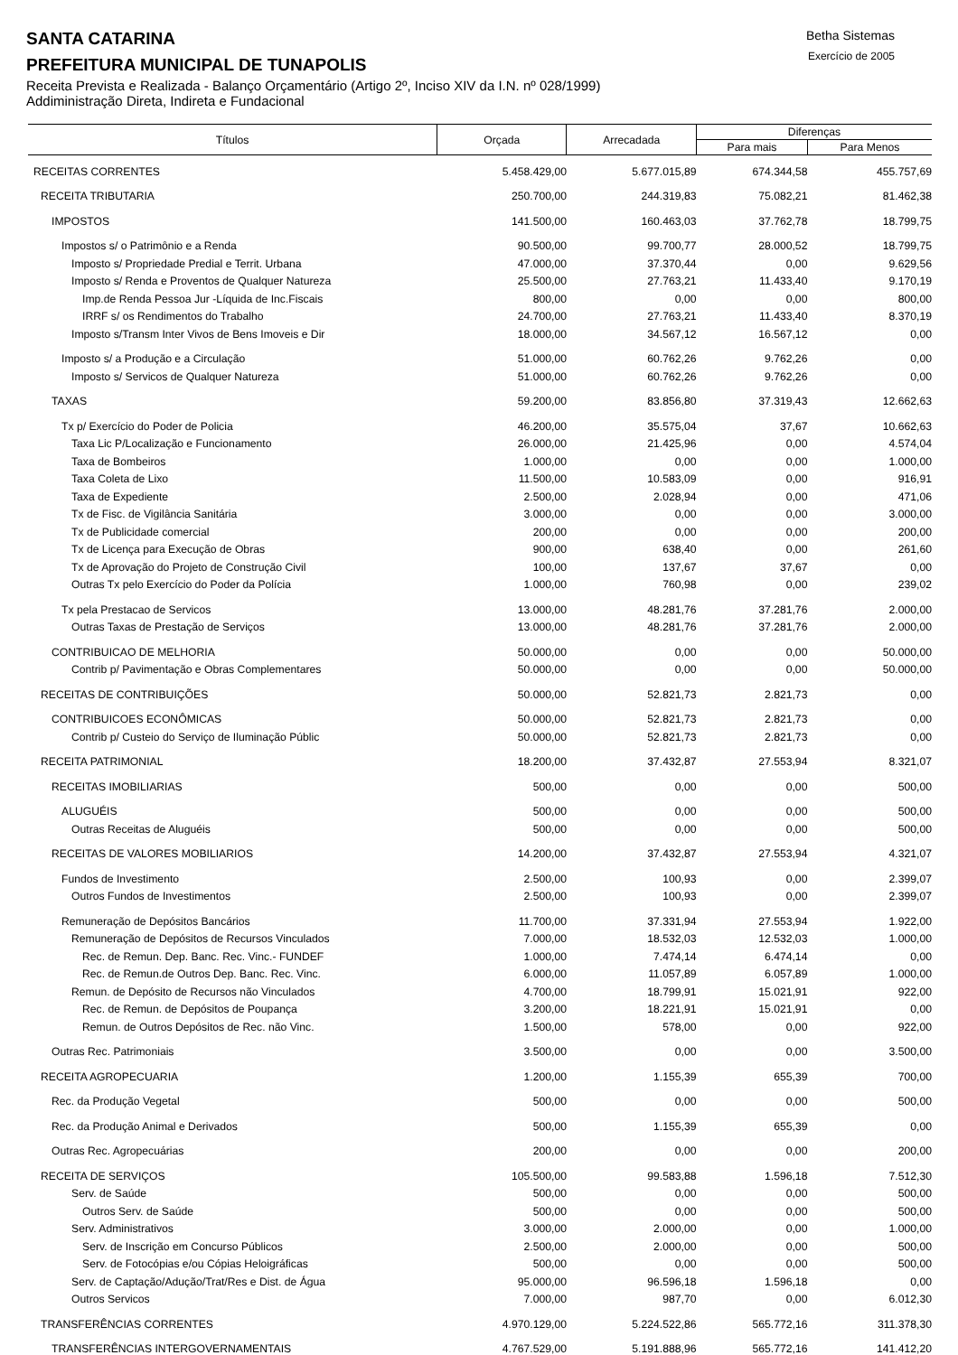SANTA CATARINA
PREFEITURA MUNICIPAL DE TUNAPOLIS
Betha Sistemas
Exercício de 2005
Receita Prevista e Realizada - Balanço Orçamentário (Artigo 2º, Inciso XIV da I.N. nº 028/1999)
Addiministração Direta, Indireta e Fundacional
| Títulos | Orçada | Arrecadada | Diferenças | |
| --- | --- | --- | --- | --- |
| | | | Para mais | Para Menos |
| RECEITAS CORRENTES | 5.458.429,00 | 5.677.015,89 | 674.344,58 | 455.757,69 |
| RECEITA TRIBUTARIA | 250.700,00 | 244.319,83 | 75.082,21 | 81.462,38 |
| IMPOSTOS | 141.500,00 | 160.463,03 | 37.762,78 | 18.799,75 |
| Impostos s/ o Patrimônio e a Renda | 90.500,00 | 99.700,77 | 28.000,52 | 18.799,75 |
| Imposto s/ Propriedade Predial e Territ. Urbana | 47.000,00 | 37.370,44 | 0,00 | 9.629,56 |
| Imposto s/ Renda e Proventos de Qualquer Natureza | 25.500,00 | 27.763,21 | 11.433,40 | 9.170,19 |
| Imp.de Renda Pessoa Jur -Líquida de Inc.Fiscais | 800,00 | 0,00 | 0,00 | 800,00 |
| IRRF s/ os Rendimentos do Trabalho | 24.700,00 | 27.763,21 | 11.433,40 | 8.370,19 |
| Imposto s/Transm Inter Vivos de Bens Imoveis e Dir | 18.000,00 | 34.567,12 | 16.567,12 | 0,00 |
| Imposto s/ a Produção e a Circulação | 51.000,00 | 60.762,26 | 9.762,26 | 0,00 |
| Imposto s/ Servicos de Qualquer Natureza | 51.000,00 | 60.762,26 | 9.762,26 | 0,00 |
| TAXAS | 59.200,00 | 83.856,80 | 37.319,43 | 12.662,63 |
| Tx p/ Exercício do Poder de Policia | 46.200,00 | 35.575,04 | 37,67 | 10.662,63 |
| Taxa Lic P/Localização e Funcionamento | 26.000,00 | 21.425,96 | 0,00 | 4.574,04 |
| Taxa de Bombeiros | 1.000,00 | 0,00 | 0,00 | 1.000,00 |
| Taxa Coleta de Lixo | 11.500,00 | 10.583,09 | 0,00 | 916,91 |
| Taxa de Expediente | 2.500,00 | 2.028,94 | 0,00 | 471,06 |
| Tx de Fisc. de Vigilância Sanitária | 3.000,00 | 0,00 | 0,00 | 3.000,00 |
| Tx de Publicidade comercial | 200,00 | 0,00 | 0,00 | 200,00 |
| Tx de Licença para Execução de Obras | 900,00 | 638,40 | 0,00 | 261,60 |
| Tx de Aprovação do Projeto de Construção Civil | 100,00 | 137,67 | 37,67 | 0,00 |
| Outras Tx pelo Exercício do Poder da Polícia | 1.000,00 | 760,98 | 0,00 | 239,02 |
| Tx pela Prestacao de Servicos | 13.000,00 | 48.281,76 | 37.281,76 | 2.000,00 |
| Outras Taxas de Prestação de Serviços | 13.000,00 | 48.281,76 | 37.281,76 | 2.000,00 |
| CONTRIBUICAO DE MELHORIA | 50.000,00 | 0,00 | 0,00 | 50.000,00 |
| Contrib p/ Pavimentação e Obras Complementares | 50.000,00 | 0,00 | 0,00 | 50.000,00 |
| RECEITAS DE CONTRIBUIÇÕES | 50.000,00 | 52.821,73 | 2.821,73 | 0,00 |
| CONTRIBUICOES ECONÔMICAS | 50.000,00 | 52.821,73 | 2.821,73 | 0,00 |
| Contrib p/ Custeio do Serviço de Iluminação Públic | 50.000,00 | 52.821,73 | 2.821,73 | 0,00 |
| RECEITA PATRIMONIAL | 18.200,00 | 37.432,87 | 27.553,94 | 8.321,07 |
| RECEITAS IMOBILIARIAS | 500,00 | 0,00 | 0,00 | 500,00 |
| ALUGUÉIS | 500,00 | 0,00 | 0,00 | 500,00 |
| Outras Receitas de Aluguéis | 500,00 | 0,00 | 0,00 | 500,00 |
| RECEITAS DE VALORES MOBILIARIOS | 14.200,00 | 37.432,87 | 27.553,94 | 4.321,07 |
| Fundos de Investimento | 2.500,00 | 100,93 | 0,00 | 2.399,07 |
| Outros Fundos de Investimentos | 2.500,00 | 100,93 | 0,00 | 2.399,07 |
| Remuneração de Depósitos Bancários | 11.700,00 | 37.331,94 | 27.553,94 | 1.922,00 |
| Remuneração de Depósitos de Recursos Vinculados | 7.000,00 | 18.532,03 | 12.532,03 | 1.000,00 |
| Rec. de Remun. Dep. Banc. Rec. Vinc.- FUNDEF | 1.000,00 | 7.474,14 | 6.474,14 | 0,00 |
| Rec. de Remun.de Outros Dep. Banc. Rec. Vinc. | 6.000,00 | 11.057,89 | 6.057,89 | 1.000,00 |
| Remun. de Depósito de Recursos não Vinculados | 4.700,00 | 18.799,91 | 15.021,91 | 922,00 |
| Rec. de Remun. de Depósitos de Poupança | 3.200,00 | 18.221,91 | 15.021,91 | 0,00 |
| Remun. de Outros Depósitos de Rec. não Vinc. | 1.500,00 | 578,00 | 0,00 | 922,00 |
| Outras Rec. Patrimoniais | 3.500,00 | 0,00 | 0,00 | 3.500,00 |
| RECEITA AGROPECUARIA | 1.200,00 | 1.155,39 | 655,39 | 700,00 |
| Rec. da Produção Vegetal | 500,00 | 0,00 | 0,00 | 500,00 |
| Rec. da Produção Animal e Derivados | 500,00 | 1.155,39 | 655,39 | 0,00 |
| Outras Rec. Agropecuárias | 200,00 | 0,00 | 0,00 | 200,00 |
| RECEITA DE SERVIÇOS | 105.500,00 | 99.583,88 | 1.596,18 | 7.512,30 |
| Serv. de Saúde | 500,00 | 0,00 | 0,00 | 500,00 |
| Outros Serv. de Saúde | 500,00 | 0,00 | 0,00 | 500,00 |
| Serv. Administrativos | 3.000,00 | 2.000,00 | 0,00 | 1.000,00 |
| Serv. de Inscrição em Concurso Públicos | 2.500,00 | 2.000,00 | 0,00 | 500,00 |
| Serv. de Fotocópias e/ou Cópias Heloigráficas | 500,00 | 0,00 | 0,00 | 500,00 |
| Serv. de Captação/Adução/Trat/Res e Dist. de Água | 95.000,00 | 96.596,18 | 1.596,18 | 0,00 |
| Outros Servicos | 7.000,00 | 987,70 | 0,00 | 6.012,30 |
| TRANSFERÊNCIAS CORRENTES | 4.970.129,00 | 5.224.522,86 | 565.772,16 | 311.378,30 |
| TRANSFERÊNCIAS INTERGOVERNAMENTAIS | 4.767.529,00 | 5.191.888,96 | 565.772,16 | 141.412,20 |